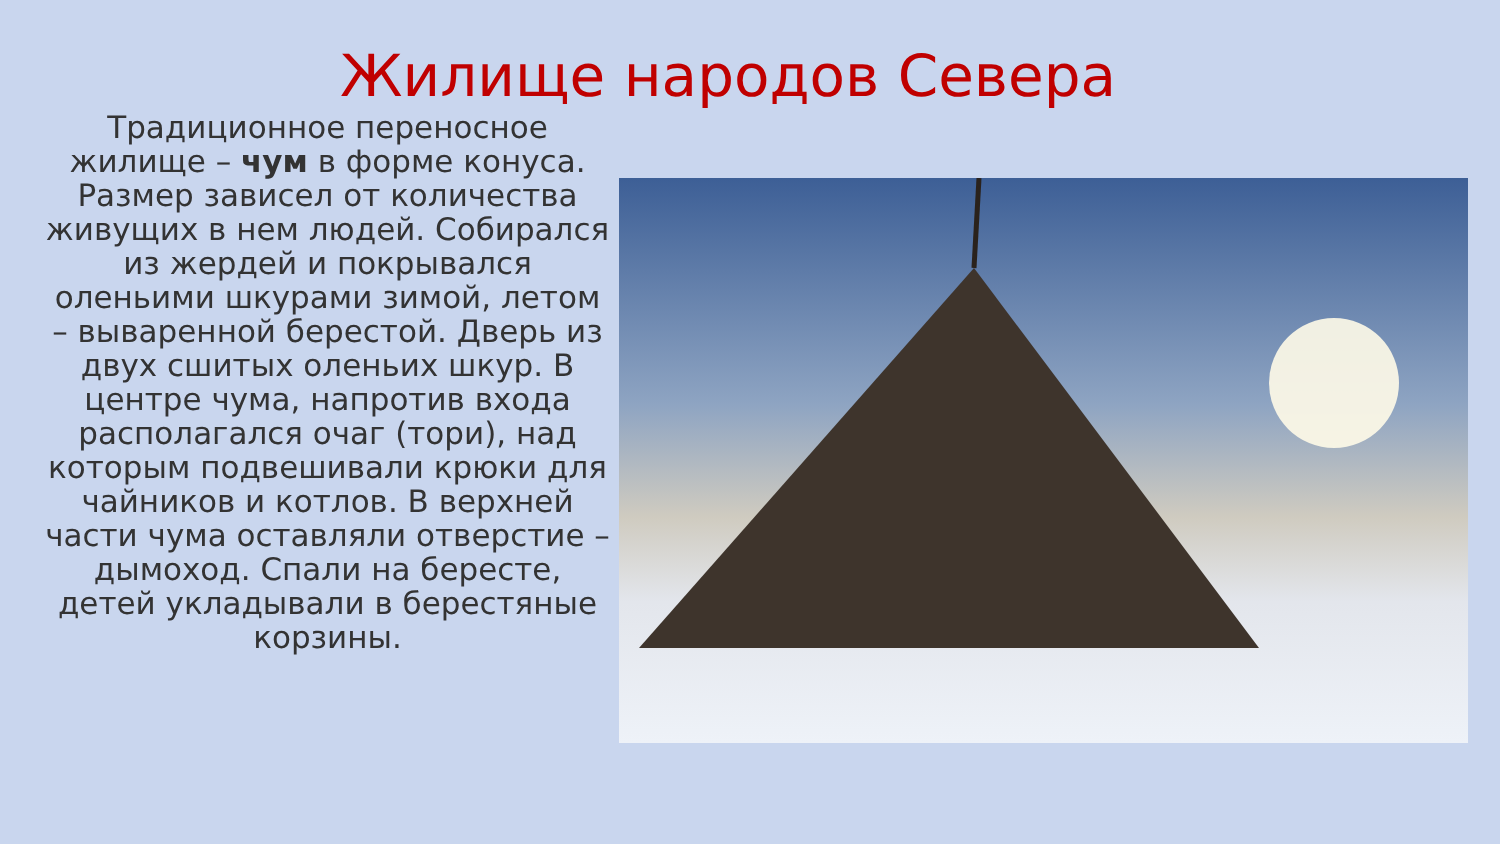Жилище народов Севера
Традиционное переносное жилище – чум в форме конуса. Размер зависел от количества живущих в нем людей. Собирался из жердей и покрывался оленьими шкурами зимой, летом – вываренной берестой. Дверь из двух сшитых оленьих шкур. В центре чума, напротив входа располагался очаг (тори), над которым подвешивали крюки для чайников и котлов. В верхней части чума оставляли отверстие – дымоход. Спали на бересте, детей укладывали в берестяные корзины.